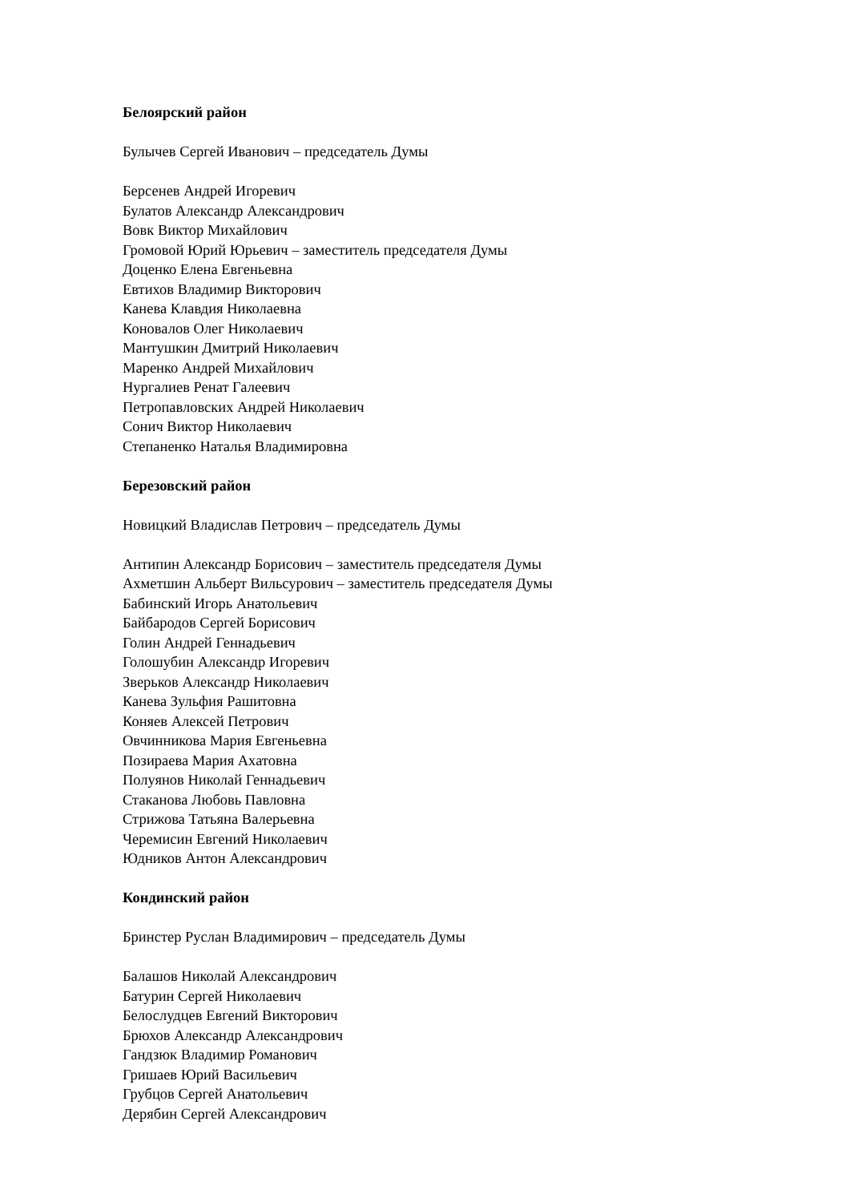Белоярский район
Булычев Сергей Иванович – председатель Думы
Берсенев Андрей Игоревич
Булатов Александр Александрович
Вовк Виктор Михайлович
Громовой Юрий Юрьевич – заместитель председателя Думы
Доценко Елена Евгеньевна
Евтихов Владимир Викторович
Канева Клавдия Николаевна
Коновалов Олег Николаевич
Мантушкин Дмитрий Николаевич
Маренко Андрей Михайлович
Нургалиев Ренат Галеевич
Петропавловских Андрей Николаевич
Сонич Виктор Николаевич
Степаненко Наталья Владимировна
Березовский район
Новицкий Владислав Петрович – председатель Думы
Антипин Александр Борисович – заместитель председателя Думы
Ахметшин Альберт Вильсурович – заместитель председателя Думы
Бабинский Игорь Анатольевич
Байбародов Сергей Борисович
Голин Андрей Геннадьевич
Голошубин Александр Игоревич
Зверьков Александр Николаевич
Канева Зульфия Рашитовна
Коняев Алексей Петрович
Овчинникова Мария Евгеньевна
Позираева Мария Ахатовна
Полуянов Николай Геннадьевич
Стаканова Любовь Павловна
Стрижова Татьяна Валерьевна
Черемисин Евгений Николаевич
Юдников Антон Александрович
Кондинский район
Бринстер Руслан Владимирович – председатель Думы
Балашов Николай Александрович
Батурин Сергей Николаевич
Белослудцев Евгений Викторович
Брюхов Александр Александрович
Гандзюк Владимир Романович
Гришаев Юрий Васильевич
Грубцов Сергей Анатольевич
Дерябин Сергей Александрович